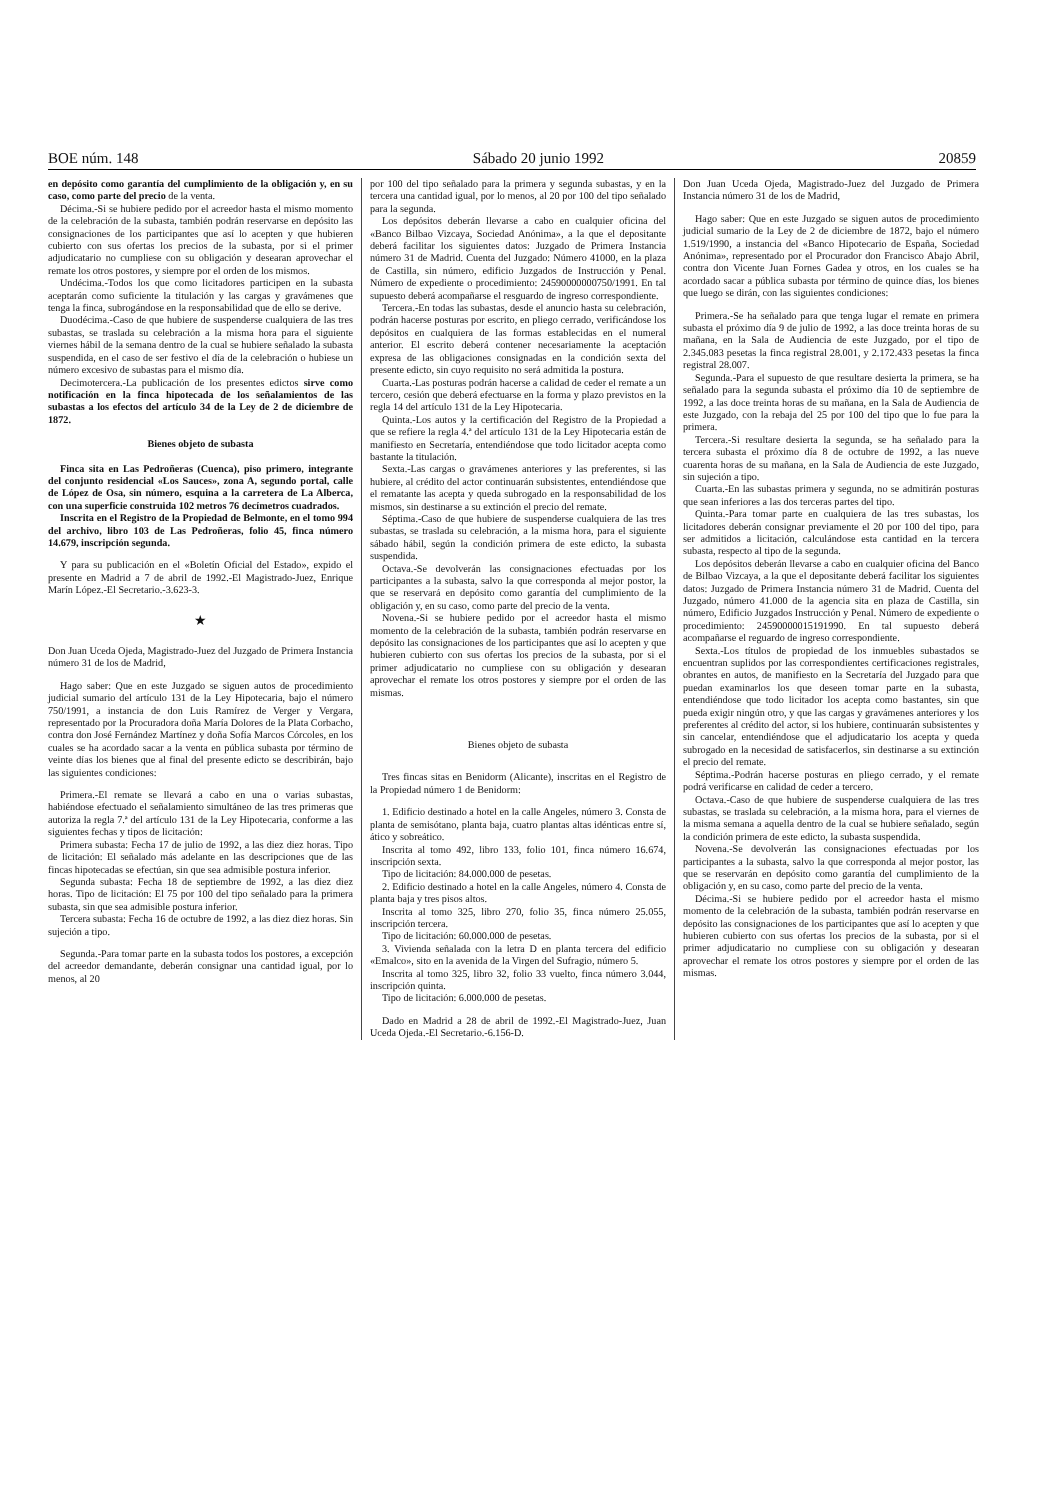BOE núm. 148 Sábado 20 junio 1992 20859
en depósito como garantía del cumplimiento de la obligación y, en su caso, como parte del precio de la venta.
Décima.-Si se hubiere pedido por el acreedor hasta el mismo momento de la celebración de la subasta, también podrán reservarse en depósito las consignaciones de los participantes que así lo acepten y que hubieren cubierto con sus ofertas los precios de la subasta, por si el primer adjudicatario no cumpliese con su obligación y desearan aprovechar el remate los otros postores, y siempre por el orden de los mismos.
Undécima.-Todos los que como licitadores participen en la subasta aceptarán como suficiente la titulación y las cargas y gravámenes que tenga la finca, subrogándose en la responsabilidad que de ello se derive.
Duodécima.-Caso de que hubiere de suspenderse cualquiera de las tres subastas, se traslada su celebración a la misma hora para el siguiente viernes hábil de la semana dentro de la cual se hubiere señalado la subasta suspendida, en el caso de ser festivo el día de la celebración o hubiese un número excesivo de subastas para el mismo día.
Decimotercera.-La publicación de los presentes edictos sirve como notificación en la finca hipotecada de los señalamientos de las subastas a los efectos del artículo 34 de la Ley de 2 de diciembre de 1872.
Bienes objeto de subasta
Finca sita en Las Pedroñeras (Cuenca), piso primero, integrante del conjunto residencial «Los Sauces», zona A, segundo portal, calle de López de Osa, sin número, esquina a la carretera de La Alberca, con una superficie construida 102 metros 76 decímetros cuadrados.
Inscrita en el Registro de la Propiedad de Belmonte, en el tomo 994 del archivo, libro 103 de Las Pedroñeras, folio 45, finca número 14.679, inscripción segunda.
Y para su publicación en el «Boletín Oficial del Estado», expido el presente en Madrid a 7 de abril de 1992.-El Magistrado-Juez, Enrique Marín López.-El Secretario.-3.623-3.
★
Don Juan Uceda Ojeda, Magistrado-Juez del Juzgado de Primera Instancia número 31 de los de Madrid,
Hago saber: Que en este Juzgado se siguen autos de procedimiento judicial sumario del artículo 131 de la Ley Hipotecaria, bajo el número 750/1991, a instancia de don Luis Ramírez de Verger y Vergara, representado por la Procuradora doña María Dolores de la Plata Corbacho, contra don José Fernández Martínez y doña Sofía Marcos Córcoles, en los cuales se ha acordado sacar a la venta en pública subasta por término de veinte días los bienes que al final del presente edicto se describirán, bajo las siguientes condiciones:
Primera.-El remate se llevará a cabo en una o varias subastas, habiéndose efectuado el señalamiento simultáneo de las tres primeras que autoriza la regla 7.ª del artículo 131 de la Ley Hipotecaria, conforme a las siguientes fechas y tipos de licitación:
Primera subasta: Fecha 17 de julio de 1992, a las diez diez horas. Tipo de licitación: El señalado más adelante en las descripciones que de las fincas hipotecadas se efectúan, sin que sea admisible postura inferior.
Segunda subasta: Fecha 18 de septiembre de 1992, a las diez diez horas. Tipo de licitación: El 75 por 100 del tipo señalado para la primera subasta, sin que sea admisible postura inferior.
Tercera subasta: Fecha 16 de octubre de 1992, a las diez diez horas. Sin sujeción a tipo.
Segunda.-Para tomar parte en la subasta todos los postores, a excepción del acreedor demandante, deberán consignar una cantidad igual, por lo menos, al 20
por 100 del tipo señalado para la primera y segunda subastas, y en la tercera una cantidad igual, por lo menos, al 20 por 100 del tipo señalado para la segunda.
Los depósitos deberán llevarse a cabo en cualquier oficina del «Banco Bilbao Vizcaya, Sociedad Anónima», a la que el depositante deberá facilitar los siguientes datos: Juzgado de Primera Instancia número 31 de Madrid. Cuenta del Juzgado: Número 41000, en la plaza de Castilla, sin número, edificio Juzgados de Instrucción y Penal. Número de expediente o procedimiento: 24590000000750/1991. En tal supuesto deberá acompañarse el resguardo de ingreso correspondiente.
Tercera.-En todas las subastas, desde el anuncio hasta su celebración, podrán hacerse posturas por escrito, en pliego cerrado, verificándose los depósitos en cualquiera de las formas establecidas en el numeral anterior. El escrito deberá contener necesariamente la aceptación expresa de las obligaciones consignadas en la condición sexta del presente edicto, sin cuyo requisito no será admitida la postura.
Cuarta.-Las posturas podrán hacerse a calidad de ceder el remate a un tercero, cesión que deberá efectuarse en la forma y plazo previstos en la regla 14 del artículo 131 de la Ley Hipotecaria.
Quinta.-Los autos y la certificación del Registro de la Propiedad a que se refiere la regla 4.ª del artículo 131 de la Ley Hipotecaria están de manifiesto en Secretaría, entendiéndose que todo licitador acepta como bastante la titulación.
Sexta.-Las cargas o gravámenes anteriores y las preferentes, si las hubiere, al crédito del actor continuarán subsistentes, entendiéndose que el rematante las acepta y queda subrogado en la responsabilidad de los mismos, sin destinarse a su extinción el precio del remate.
Séptima.-Caso de que hubiere de suspenderse cualquiera de las tres subastas, se traslada su celebración, a la misma hora, para el siguiente sábado hábil, según la condición primera de este edicto, la subasta suspendida.
Octava.-Se devolverán las consignaciones efectuadas por los participantes a la subasta, salvo la que corresponda al mejor postor, la que se reservará en depósito como garantía del cumplimiento de la obligación y, en su caso, como parte del precio de la venta.
Novena.-Si se hubiere pedido por el acreedor hasta el mismo momento de la celebración de la subasta, también podrán reservarse en depósito las consignaciones de los participantes que así lo acepten y que hubieren cubierto con sus ofertas los precios de la subasta, por si el primer adjudicatario no cumpliese con su obligación y desearan aprovechar el remate los otros postores y siempre por el orden de las mismas.
Bienes objeto de subasta
Tres fincas sitas en Benidorm (Alicante), inscritas en el Registro de la Propiedad número 1 de Benidorm:
1. Edificio destinado a hotel en la calle Angeles, número 3. Consta de planta de semisótano, planta baja, cuatro plantas altas idénticas entre sí, ático y sobreático.
Inscrita al tomo 492, libro 133, folio 101, finca número 16.674, inscripción sexta.
Tipo de licitación: 84.000.000 de pesetas.
2. Edificio destinado a hotel en la calle Angeles, número 4. Consta de planta baja y tres pisos altos.
Inscrita al tomo 325, libro 270, folio 35, finca número 25.055, inscripción tercera.
Tipo de licitación: 60.000.000 de pesetas.
3. Vivienda señalada con la letra D en planta tercera del edificio «Emalco», sito en la avenida de la Virgen del Sufragio, número 5.
Inscrita al tomo 325, libro 32, folio 33 vuelto, finca número 3.044, inscripción quinta.
Tipo de licitación: 6.000.000 de pesetas.
Dado en Madrid a 28 de abril de 1992.-El Magistrado-Juez, Juan Uceda Ojeda.-El Secretario.-6.156-D.
Don Juan Uceda Ojeda, Magistrado-Juez del Juzgado de Primera Instancia número 31 de los de Madrid,
Hago saber: Que en este Juzgado se siguen autos de procedimiento judicial sumario de la Ley de 2 de diciembre de 1872, bajo el número 1.519/1990, a instancia del «Banco Hipotecario de España, Sociedad Anónima», representado por el Procurador don Francisco Abajo Abril, contra don Vicente Juan Fornes Gadea y otros, en los cuales se ha acordado sacar a pública subasta por término de quince días, los bienes que luego se dirán, con las siguientes condiciones:
Primera.-Se ha señalado para que tenga lugar el remate en primera subasta el próximo día 9 de julio de 1992, a las doce treinta horas de su mañana, en la Sala de Audiencia de este Juzgado, por el tipo de 2.345.083 pesetas la finca registral 28.001, y 2.172.433 pesetas la finca registral 28.007.
Segunda.-Para el supuesto de que resultare desierta la primera, se ha señalado para la segunda subasta el próximo día 10 de septiembre de 1992, a las doce treinta horas de su mañana, en la Sala de Audiencia de este Juzgado, con la rebaja del 25 por 100 del tipo que lo fue para la primera.
Tercera.-Si resultare desierta la segunda, se ha señalado para la tercera subasta el próximo día 8 de octubre de 1992, a las nueve cuarenta horas de su mañana, en la Sala de Audiencia de este Juzgado, sin sujeción a tipo.
Cuarta.-En las subastas primera y segunda, no se admitirán posturas que sean inferiores a las dos terceras partes del tipo.
Quinta.-Para tomar parte en cualquiera de las tres subastas, los licitadores deberán consignar previamente el 20 por 100 del tipo, para ser admitidos a licitación, calculándose esta cantidad en la tercera subasta, respecto al tipo de la segunda.
Los depósitos deberán llevarse a cabo en cualquier oficina del Banco de Bilbao Vizcaya, a la que el depositante deberá facilitar los siguientes datos: Juzgado de Primera Instancia número 31 de Madrid. Cuenta del Juzgado, número 41.000 de la agencia sita en plaza de Castilla, sin número, Edificio Juzgados Instrucción y Penal. Número de expediente o procedimiento: 24590000015191990. En tal supuesto deberá acompañarse el reguardo de ingreso correspondiente.
Sexta.-Los títulos de propiedad de los inmuebles subastados se encuentran suplidos por las correspondientes certificaciones registrales, obrantes en autos, de manifiesto en la Secretaría del Juzgado para que puedan examinarlos los que deseen tomar parte en la subasta, entendiéndose que todo licitador los acepta como bastantes, sin que pueda exigir ningún otro, y que las cargas y gravámenes anteriores y los preferentes al crédito del actor, si los hubiere, continuarán subsistentes y sin cancelar, entendiéndose que el adjudicatario los acepta y queda subrogado en la necesidad de satisfacerlos, sin destinarse a su extinción el precio del remate.
Séptima.-Podrán hacerse posturas en pliego cerrado, y el remate podrá verificarse en calidad de ceder a tercero.
Octava.-Caso de que hubiere de suspenderse cualquiera de las tres subastas, se traslada su celebración, a la misma hora, para el viernes de la misma semana a aquella dentro de la cual se hubiere señalado, según la condición primera de este edicto, la subasta suspendida.
Novena.-Se devolverán las consignaciones efectuadas por los participantes a la subasta, salvo la que corresponda al mejor postor, las que se reservarán en depósito como garantía del cumplimiento de la obligación y, en su caso, como parte del precio de la venta.
Décima.-Si se hubiere pedido por el acreedor hasta el mismo momento de la celebración de la subasta, también podrán reservarse en depósito las consignaciones de los participantes que así lo acepten y que hubieren cubierto con sus ofertas los precios de la subasta, por si el primer adjudicatario no cumpliese con su obligación y desearan aprovechar el remate los otros postores y siempre por el orden de las mismas.